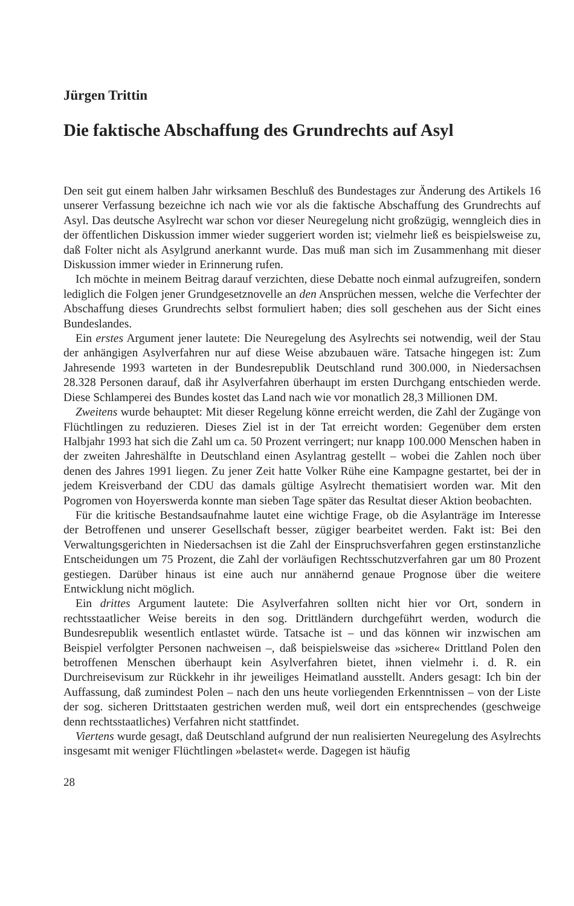Jürgen Trittin
Die faktische Abschaffung des Grundrechts auf Asyl
Den seit gut einem halben Jahr wirksamen Beschluß des Bundestages zur Änderung des Artikels 16 unserer Verfassung bezeichne ich nach wie vor als die faktische Abschaffung des Grundrechts auf Asyl. Das deutsche Asylrecht war schon vor dieser Neuregelung nicht großzügig, wenngleich dies in der öffentlichen Diskussion immer wieder suggeriert worden ist; vielmehr ließ es beispielsweise zu, daß Folter nicht als Asylgrund anerkannt wurde. Das muß man sich im Zusammenhang mit dieser Diskussion immer wieder in Erinnerung rufen.
Ich möchte in meinem Beitrag darauf verzichten, diese Debatte noch einmal aufzugreifen, sondern lediglich die Folgen jener Grundgesetznovelle an den Ansprüchen messen, welche die Verfechter der Abschaffung dieses Grundrechts selbst formuliert haben; dies soll geschehen aus der Sicht eines Bundeslandes.
Ein erstes Argument jener lautete: Die Neuregelung des Asylrechts sei notwendig, weil der Stau der anhängigen Asylverfahren nur auf diese Weise abzubauen wäre. Tatsache hingegen ist: Zum Jahresende 1993 warteten in der Bundesrepublik Deutschland rund 300.000, in Niedersachsen 28.328 Personen darauf, daß ihr Asylverfahren überhaupt im ersten Durchgang entschieden werde. Diese Schlamperei des Bundes kostet das Land nach wie vor monatlich 28,3 Millionen DM.
Zweitens wurde behauptet: Mit dieser Regelung könne erreicht werden, die Zahl der Zugänge von Flüchtlingen zu reduzieren. Dieses Ziel ist in der Tat erreicht worden: Gegenüber dem ersten Halbjahr 1993 hat sich die Zahl um ca. 50 Prozent verringert; nur knapp 100.000 Menschen haben in der zweiten Jahreshälfte in Deutschland einen Asylantrag gestellt – wobei die Zahlen noch über denen des Jahres 1991 liegen. Zu jener Zeit hatte Volker Rühe eine Kampagne gestartet, bei der in jedem Kreisverband der CDU das damals gültige Asylrecht thematisiert worden war. Mit den Pogromen von Hoyerswerda konnte man sieben Tage später das Resultat dieser Aktion beobachten.
Für die kritische Bestandsaufnahme lautet eine wichtige Frage, ob die Asylanträge im Interesse der Betroffenen und unserer Gesellschaft besser, zügiger bearbeitet werden. Fakt ist: Bei den Verwaltungsgerichten in Niedersachsen ist die Zahl der Einspruchsverfahren gegen erstinstanzliche Entscheidungen um 75 Prozent, die Zahl der vorläufigen Rechtsschutzverfahren gar um 80 Prozent gestiegen. Darüber hinaus ist eine auch nur annähernd genaue Prognose über die weitere Entwicklung nicht möglich.
Ein drittes Argument lautete: Die Asylverfahren sollten nicht hier vor Ort, sondern in rechtsstaatlicher Weise bereits in den sog. Drittländern durchgeführt werden, wodurch die Bundesrepublik wesentlich entlastet würde. Tatsache ist – und das können wir inzwischen am Beispiel verfolgter Personen nachweisen –, daß beispielsweise das »sichere« Drittland Polen den betroffenen Menschen überhaupt kein Asylverfahren bietet, ihnen vielmehr i. d. R. ein Durchreisevisum zur Rückkehr in ihr jeweiliges Heimatland ausstellt. Anders gesagt: Ich bin der Auffassung, daß zumindest Polen – nach den uns heute vorliegenden Erkenntnissen – von der Liste der sog. sicheren Drittstaaten gestrichen werden muß, weil dort ein entsprechendes (geschweige denn rechtsstaatliches) Verfahren nicht stattfindet.
Viertens wurde gesagt, daß Deutschland aufgrund der nun realisierten Neuregelung des Asylrechts insgesamt mit weniger Flüchtlingen »belastet« werde. Dagegen ist häufig
28